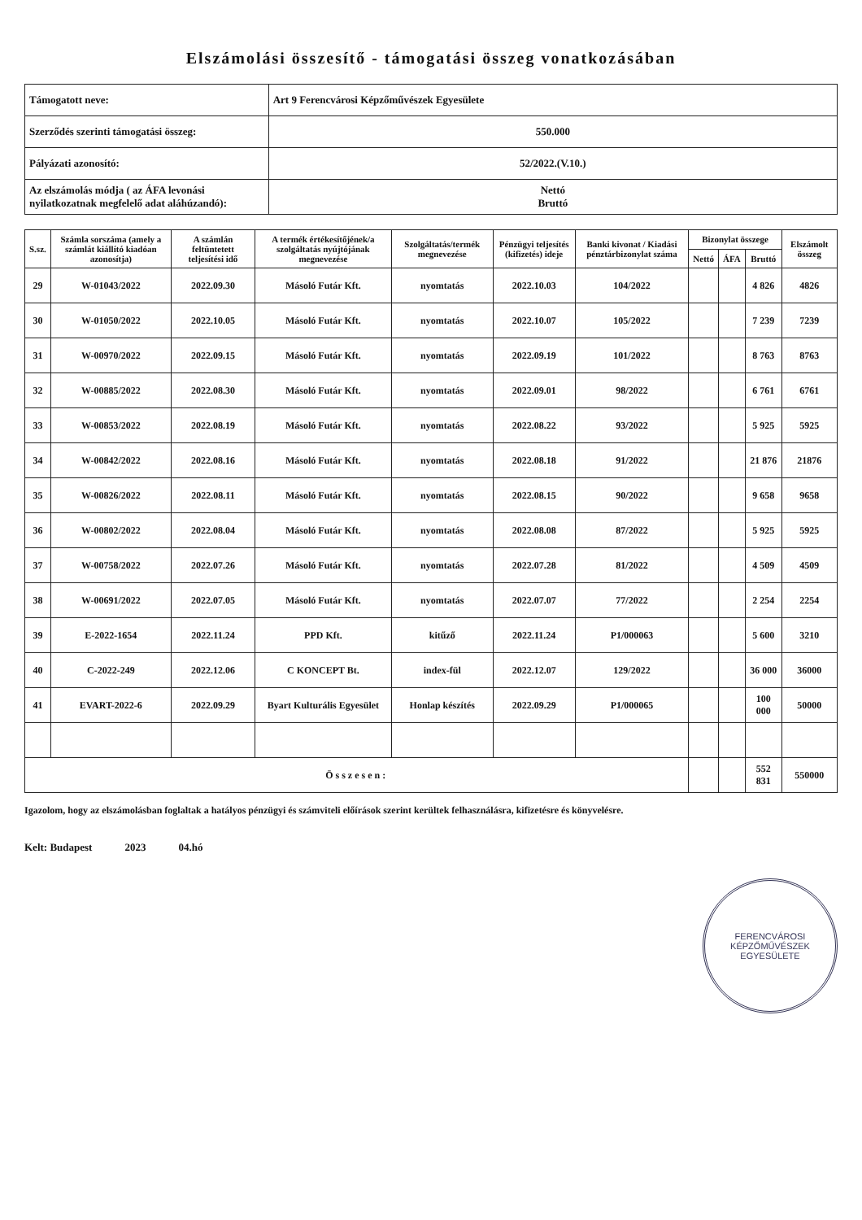Elszámolási összesítő - támogatási összeg vonatkozásában
| Támogatott neve: | Art 9 Ferencvárosi Képzőművészek Egyesülete |
| Szerződés szerinti támogatási összeg: | 550.000 |
| Pályázati azonosító: | 52/2022.(V.10.) |
| Az elszámolás módja ( az ÁFA levonási nyilatkozatnak megfelelő adat aláhúzandó): | Nettó Bruttó |
| S.sz. | Számla sorszáma (amely a számlát kiállító kiadóan azonosítja) | A számlán feltüntetett teljesítési idő | A termék értékesítőjének/a szolgáltatás nyújtójának megnevezése | Szolgáltatás/termék megnevezése | Pénzügyi teljesítés (kifizetés) ideje | Banki kivonat / Kiadási pénztárbizonylat száma | Bizonylat összege | | | Elszámolt összeg |
| --- | --- | --- | --- | --- | --- | --- | --- | --- | --- | --- |
| | | | | | | | Nettó | ÁFA | Bruttó | |
| 29 | W-01043/2022 | 2022.09.30 | Másoló Futár Kft. | nyomtatás | 2022.10.03 | 104/2022 | | | 4 826 | 4826 |
| 30 | W-01050/2022 | 2022.10.05 | Másoló Futár Kft. | nyomtatás | 2022.10.07 | 105/2022 | | | 7 239 | 7239 |
| 31 | W-00970/2022 | 2022.09.15 | Másoló Futár Kft. | nyomtatás | 2022.09.19 | 101/2022 | | | 8 763 | 8763 |
| 32 | W-00885/2022 | 2022.08.30 | Másoló Futár Kft. | nyomtatás | 2022.09.01 | 98/2022 | | | 6 761 | 6761 |
| 33 | W-00853/2022 | 2022.08.19 | Másoló Futár Kft. | nyomtatás | 2022.08.22 | 93/2022 | | | 5 925 | 5925 |
| 34 | W-00842/2022 | 2022.08.16 | Másoló Futár Kft. | nyomtatás | 2022.08.18 | 91/2022 | | | 21 876 | 21876 |
| 35 | W-00826/2022 | 2022.08.11 | Másoló Futár Kft. | nyomtatás | 2022.08.15 | 90/2022 | | | 9 658 | 9658 |
| 36 | W-00802/2022 | 2022.08.04 | Másoló Futár Kft. | nyomtatás | 2022.08.08 | 87/2022 | | | 5 925 | 5925 |
| 37 | W-00758/2022 | 2022.07.26 | Másoló Futár Kft. | nyomtatás | 2022.07.28 | 81/2022 | | | 4 509 | 4509 |
| 38 | W-00691/2022 | 2022.07.05 | Másoló Futár Kft. | nyomtatás | 2022.07.07 | 77/2022 | | | 2 254 | 2254 |
| 39 | E-2022-1654 | 2022.11.24 | PPD Kft. | kitűző | 2022.11.24 | P1/000063 | | | 5 600 | 3210 |
| 40 | C-2022-249 | 2022.12.06 | C KONCEPT Bt. | index-fül | 2022.12.07 | 129/2022 | | | 36 000 | 36000 |
| 41 | EVART-2022-6 | 2022.09.29 | Byart Kulturális Egyesület | Honlap készítés | 2022.09.29 | P1/000065 | | | 100 000 | 50000 |
| Összesen: | | | | | | | | | 552 831 | 550000 |
Igazolom, hogy az elszámolásban foglaltak a hatályos pénzügyi és számviteli előírások szerint kerültek felhasználásra, kifizetésre és könyvelésre.
Kelt: Budapest 2023 04.hó
FERENCVÁROSI KÉPZŐMŰVÉSZEK EGYESÜLETE